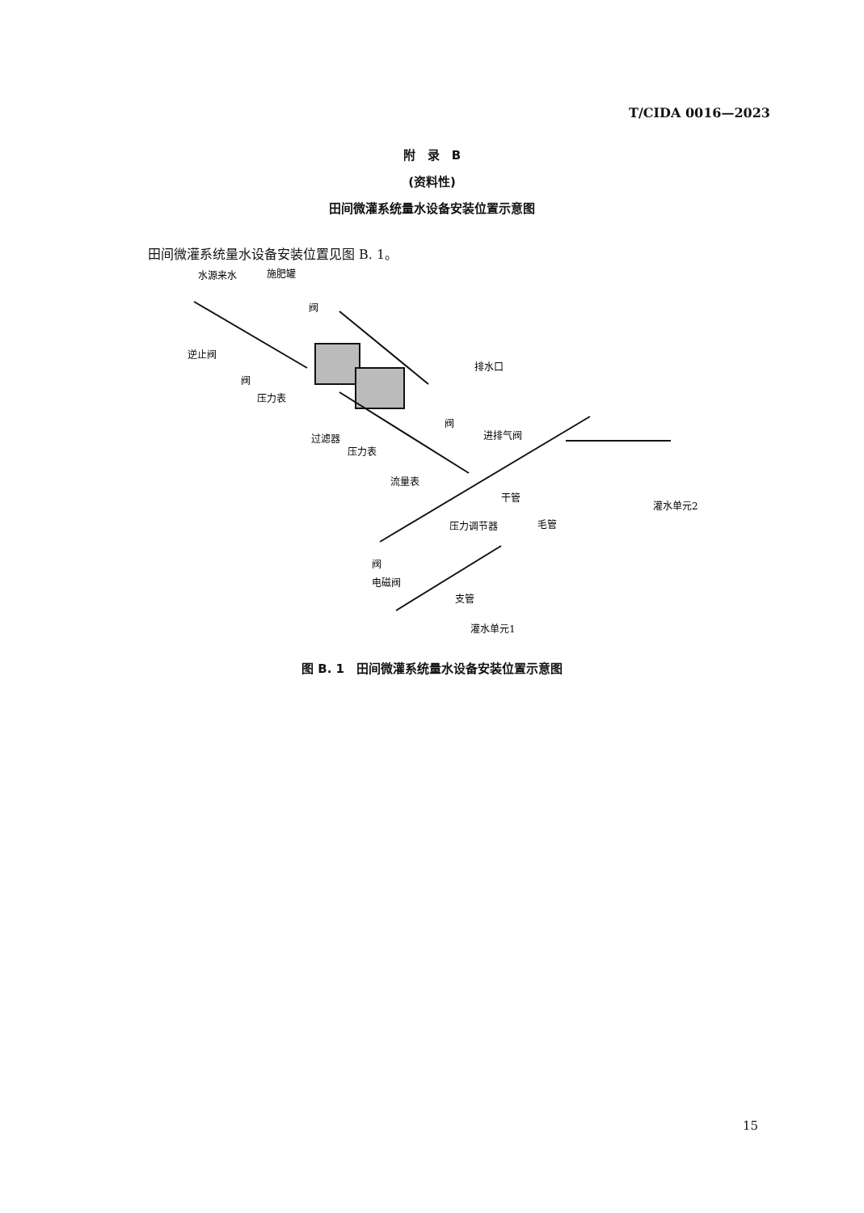T/CIDA 0016—2023
附　录　B
(资料性)
田间微灌系统量水设备安装位置示意图
田间微灌系统量水设备安装位置见图 B. 1。
水源来水
施肥罐
阀
逆止阀
阀
压力表
排水口
阀
过滤器
进排气阀
压力表
流量表
干管
压力调节器
毛管
灌水单元2
阀
电磁阀
支管
灌水单元1
图 B. 1　田间微灌系统量水设备安装位置示意图
15